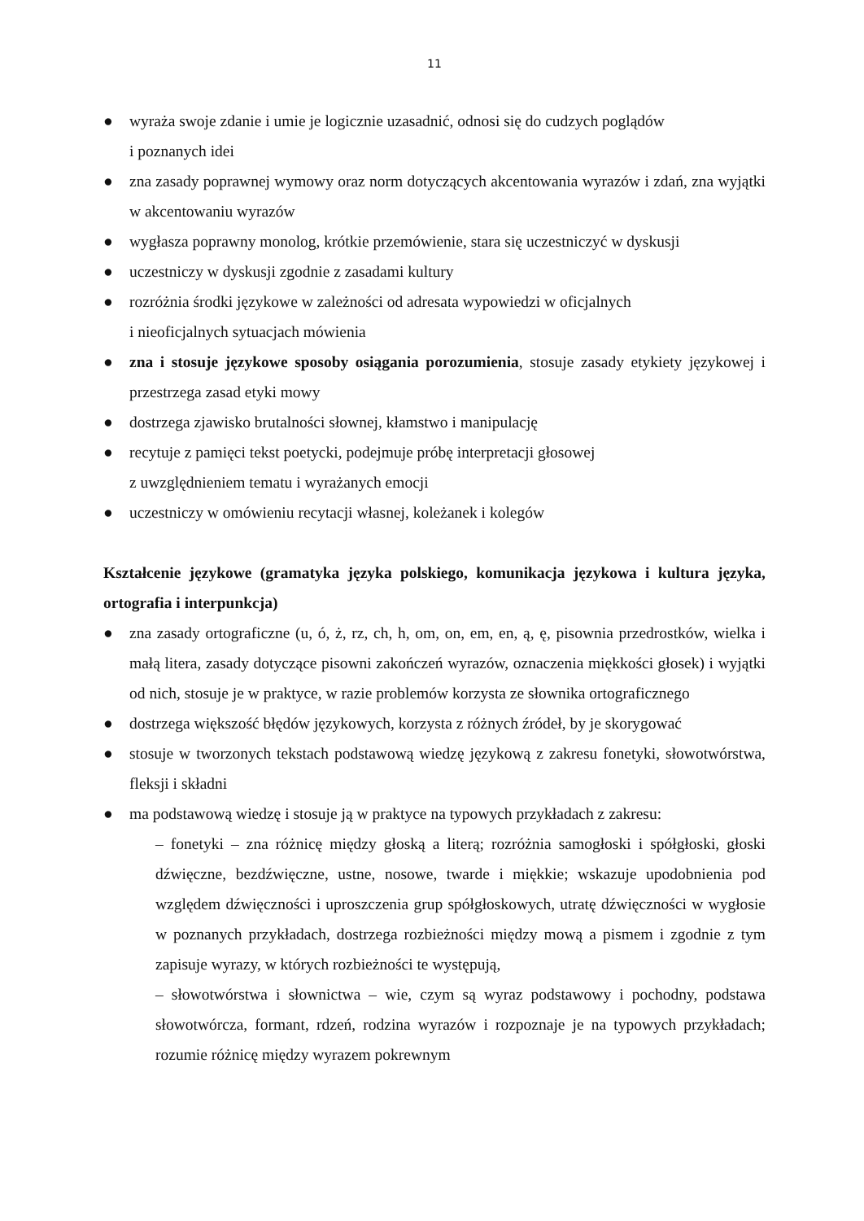11
● wyraża swoje zdanie i umie je logicznie uzasadnić, odnosi się do cudzych poglądów
i poznanych idei
● zna zasady poprawnej wymowy oraz norm dotyczących akcentowania wyrazów i zdań, zna wyjątki w akcentowaniu wyrazów
● wygłasza poprawny monolog, krótkie przemówienie, stara się uczestniczyć w dyskusji
● uczestniczy w dyskusji zgodnie z zasadami kultury
● rozróżnia środki językowe w zależności od adresata wypowiedzi w oficjalnych
i nieoficjalnych sytuacjach mówienia
● zna i stosuje językowe sposoby osiągania porozumienia, stosuje zasady etykiety językowej i przestrzega zasad etyki mowy
● dostrzega zjawisko brutalności słownej, kłamstwo i manipulację
● recytuje z pamięci tekst poetycki, podejmuje próbę interpretacji głosowej
z uwzględnieniem tematu i wyrażanych emocji
● uczestniczy w omówieniu recytacji własnej, koleżanek i kolegów
Kształcenie językowe (gramatyka języka polskiego, komunikacja językowa i kultura języka, ortografia i interpunkcja)
● zna zasady ortograficzne (u, ó, ż, rz, ch, h, om, on, em, en, ą, ę, pisownia przedrostków, wielka i małą litera, zasady dotyczące pisowni zakończeń wyrazów, oznaczenia miękkości głosek) i wyjątki od nich, stosuje je w praktyce, w razie problemów korzysta ze słownika ortograficznego
● dostrzega większość błędów językowych, korzysta z różnych źródeł, by je skorygować
● stosuje w tworzonych tekstach podstawową wiedzę językową z zakresu fonetyki, słowotwórstwa, fleksji i składni
● ma podstawową wiedzę i stosuje ją w praktyce na typowych przykładach z zakresu:
– fonetyki – zna różnicę między głoską a literą; rozróżnia samogłoski i spółgłoski, głoski dźwięczne, bezdźwięczne, ustne, nosowe, twarde i miękkie; wskazuje upodobnienia pod względem dźwięczności i uproszczenia grup spółgłoskowych, utratę dźwięczności w wygłosie w poznanych przykładach, dostrzega rozbieżności między mową a pismem i zgodnie z tym zapisuje wyrazy, w których rozbieżności te występują,
– słowotwórstwa i słownictwa – wie, czym są wyraz podstawowy i pochodny, podstawa słowotwórcza, formant, rdzeń, rodzina wyrazów i rozpoznaje je na typowych przykładach; rozumie różnicę między wyrazem pokrewnym